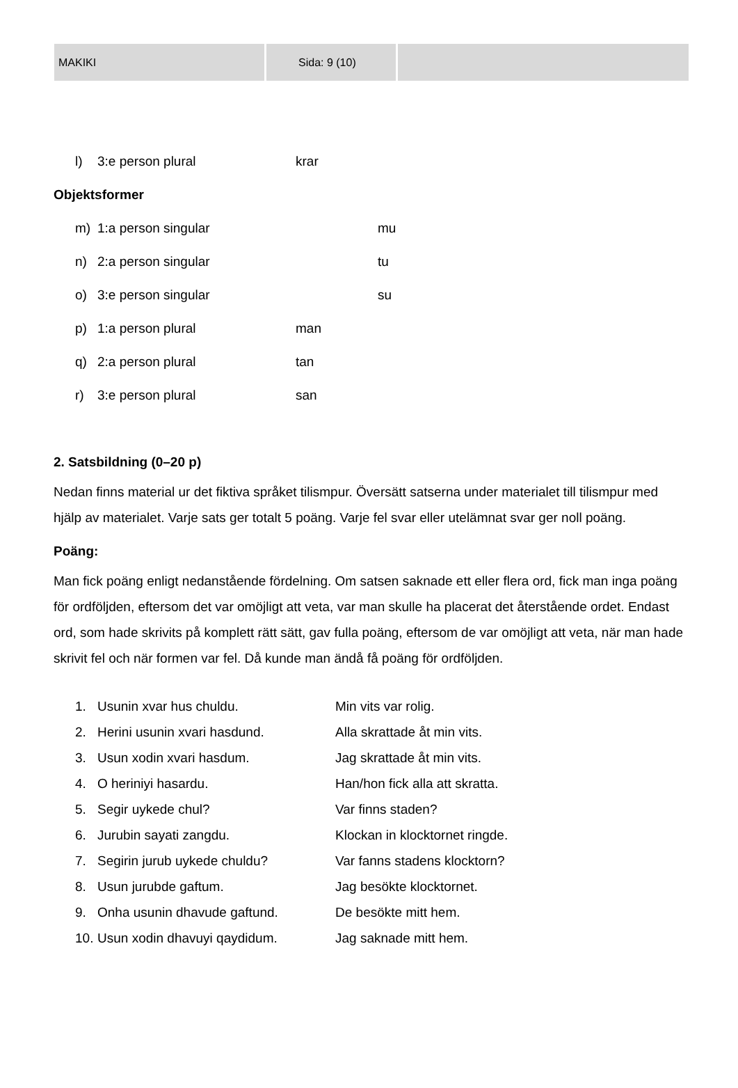MAKIKI Sida: 9 (10)
l) 3:e person plural krar
Objektsformer
m) 1:a person singular mu
n) 2:a person singular tu
o) 3:e person singular su
p) 1:a person plural man
q) 2:a person plural tan
r) 3:e person plural san
2. Satsbildning (0–20 p)
Nedan finns material ur det fiktiva språket tilismpur. Översätt satserna under materialet till tilismpur med hjälp av materialet. Varje sats ger totalt 5 poäng. Varje fel svar eller utelämnat svar ger noll poäng.
Poäng:
Man fick poäng enligt nedanstående fördelning. Om satsen saknade ett eller flera ord, fick man inga poäng för ordföljden, eftersom det var omöjligt att veta, var man skulle ha placerat det återstående ordet. Endast ord, som hade skrivits på komplett rätt sätt, gav fulla poäng, eftersom de var omöjligt att veta, när man hade skrivit fel och när formen var fel. Då kunde man ändå få poäng för ordföljden.
1. Usunin xvar hus chuldu. Min vits var rolig.
2. Herini usunin xvari hasdund. Alla skrattade åt min vits.
3. Usun xodin xvari hasdum. Jag skrattade åt min vits.
4. O heriniyi hasardu. Han/hon fick alla att skratta.
5. Segir uykede chul? Var finns staden?
6. Jurubin sayati zangdu. Klockan in klocktornet ringde.
7. Segirin jurub uykede chuldu? Var fanns stadens klocktorn?
8. Usun jurubde gaftum. Jag besökte klocktornet.
9. Onha usunin dhavude gaftund. De besökte mitt hem.
10. Usun xodin dhavuyi qaydidum. Jag saknade mitt hem.